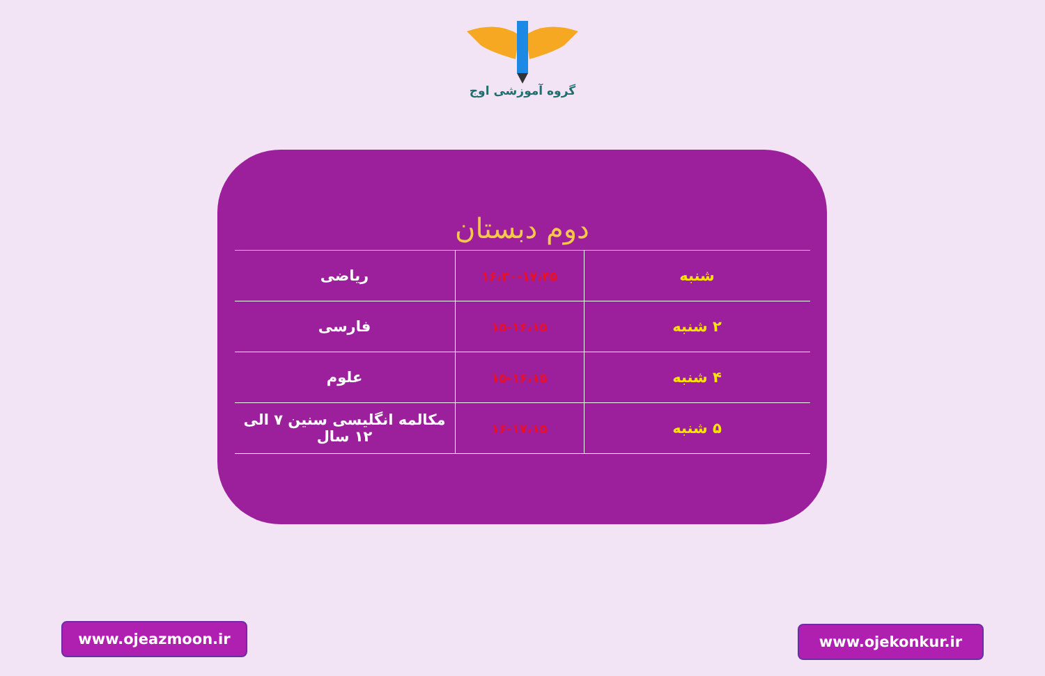گروه آموزشی اوج
دوم دبستان
| شنبه | ۱۶،۳۰-۱۷،۴۵ | ریاضی |
| ۲ شنبه | ۱۵-۱۶،۱۵ | فارسی |
| ۴ شنبه | ۱۵-۱۶،۱۵ | علوم |
| ۵ شنبه | ۱۶-۱۷،۱۵ | مکالمه انگلیسی سنین ۷ الی ۱۲ سال |
www.ojeazmoon.ir www.ojekonkur.ir